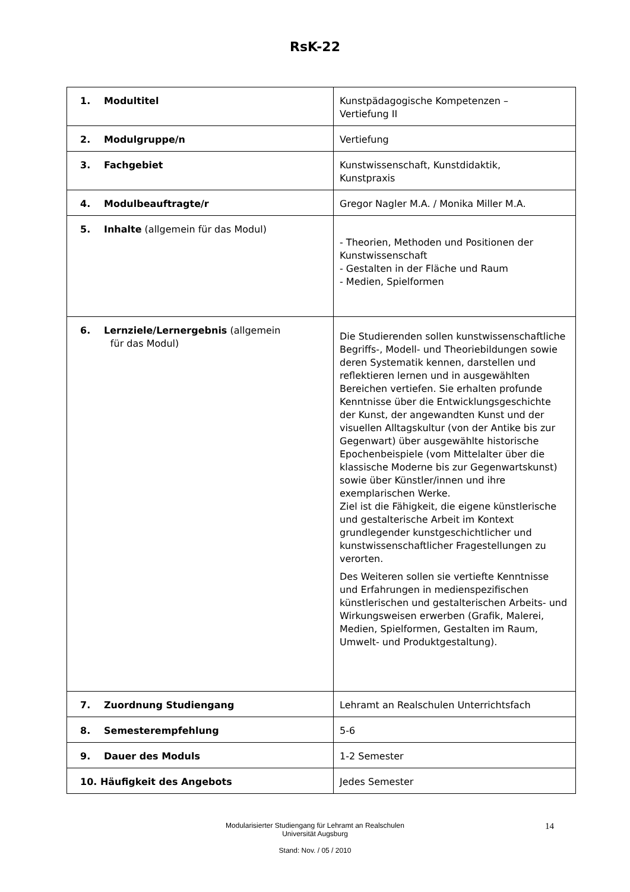RsK-22
| 1. Modultitel | Kunstpädagogische Kompetenzen – Vertiefung II |
| 2. Modulgruppe/n | Vertiefung |
| 3. Fachgebiet | Kunstwissenschaft, Kunstdidaktik, Kunstpraxis |
| 4. Modulbeauftragte/r | Gregor Nagler M.A. / Monika Miller M.A. |
| 5. Inhalte (allgemein für das Modul) | - Theorien, Methoden und Positionen der Kunstwissenschaft - Gestalten in der Fläche und Raum - Medien, Spielformen |
| 6. Lernziele/Lernergebnis (allgemein für das Modul) | Die Studierenden sollen kunstwissenschaftliche Begriffs-, Modell- und Theoriebildungen sowie deren Systematik kennen, darstellen und reflektieren lernen und in ausgewählten Bereichen vertiefen. Sie erhalten profunde Kenntnisse über die Entwicklungsgeschichte der Kunst, der angewandten Kunst und der visuellen Alltagskultur (von der Antike bis zur Gegenwart) über ausgewählte historische Epochenbeispiele (vom Mittelalter über die klassische Moderne bis zur Gegenwartskunst) sowie über Künstler/innen und ihre exemplarischen Werke. Ziel ist die Fähigkeit, die eigene künstlerische und gestalterische Arbeit im Kontext grundlegender kunstgeschichtlicher und kunstwissenschaftlicher Fragestellungen zu verorten. Des Weiteren sollen sie vertiefte Kenntnisse und Erfahrungen in medienspezifischen künstlerischen und gestalterischen Arbeits- und Wirkungsweisen erwerben (Grafik, Malerei, Medien, Spielformen, Gestalten im Raum, Umwelt- und Produktgestaltung). |
| 7. Zuordnung Studiengang | Lehramt an Realschulen Unterrichtsfach |
| 8. Semesterempfehlung | 5-6 |
| 9. Dauer des Moduls | 1-2 Semester |
| 10. Häufigkeit des Angebots | Jedes Semester |
14 Modularisierter Studiengang für Lehramt an Realschulen
Universität Augsburg
Stand: Nov. / 05 / 2010